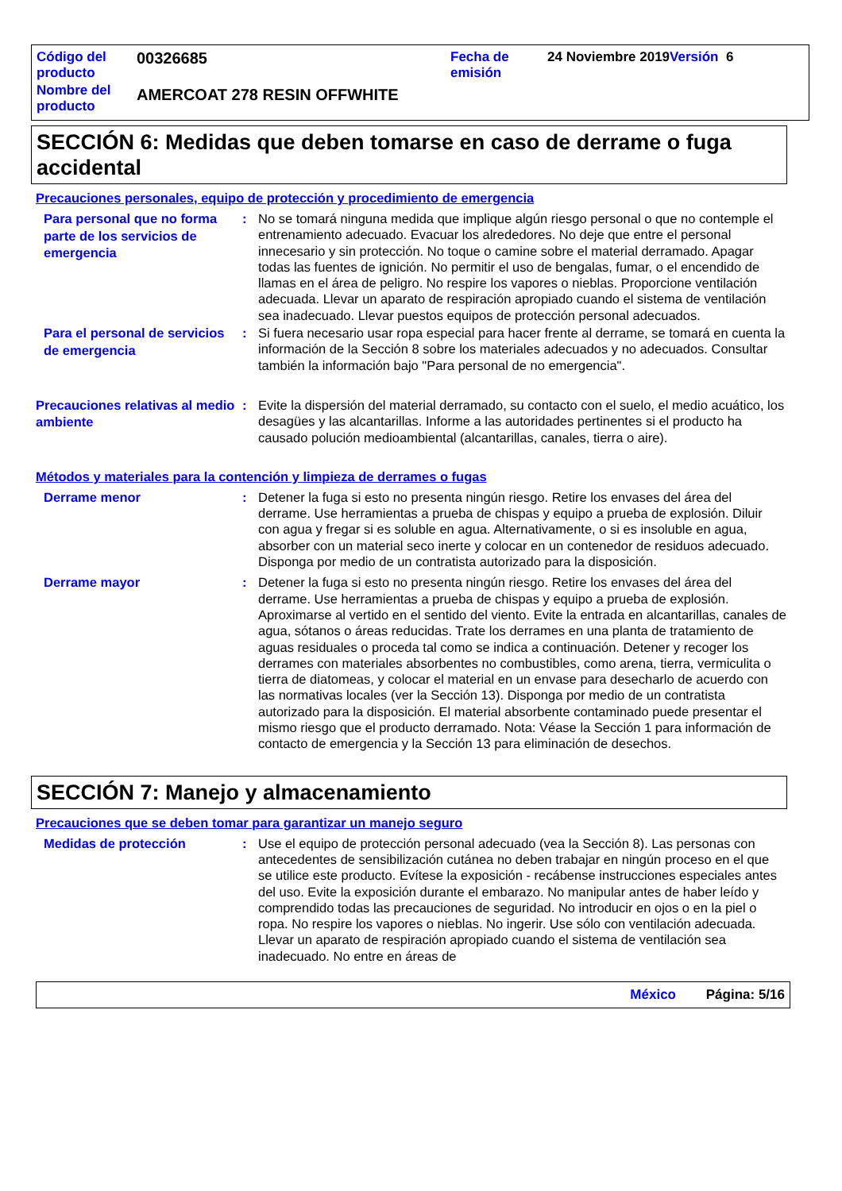| Código del producto | 00326685 | Fecha de emisión | 24 Noviembre 2019 Versión 6 |
| Nombre del producto | AMERCOAT 278 RESIN OFFWHITE | | |
SECCIÓN 6: Medidas que deben tomarse en caso de derrame o fuga accidental
Precauciones personales, equipo de protección y procedimiento de emergencia
Para personal que no forma parte de los servicios de emergencia
: No se tomará ninguna medida que implique algún riesgo personal o que no contemple el entrenamiento adecuado. Evacuar los alrededores. No deje que entre el personal innecesario y sin protección. No toque o camine sobre el material derramado. Apagar todas las fuentes de ignición. No permitir el uso de bengalas, fumar, o el encendido de llamas en el área de peligro. No respire los vapores o nieblas. Proporcione ventilación adecuada. Llevar un aparato de respiración apropiado cuando el sistema de ventilación sea inadecuado. Llevar puestos equipos de protección personal adecuados.
Para el personal de servicios de emergencia
: Si fuera necesario usar ropa especial para hacer frente al derrame, se tomará en cuenta la información de la Sección 8 sobre los materiales adecuados y no adecuados. Consultar también la información bajo "Para personal de no emergencia".
Precauciones relativas al medio ambiente
: Evite la dispersión del material derramado, su contacto con el suelo, el medio acuático, los desagües y las alcantarillas. Informe a las autoridades pertinentes si el producto ha causado polución medioambiental (alcantarillas, canales, tierra o aire).
Métodos y materiales para la contención y limpieza de derrames o fugas
Derrame menor
: Detener la fuga si esto no presenta ningún riesgo. Retire los envases del área del derrame. Use herramientas a prueba de chispas y equipo a prueba de explosión. Diluir con agua y fregar si es soluble en agua. Alternativamente, o si es insoluble en agua, absorber con un material seco inerte y colocar en un contenedor de residuos adecuado. Disponga por medio de un contratista autorizado para la disposición.
Derrame mayor
: Detener la fuga si esto no presenta ningún riesgo. Retire los envases del área del derrame. Use herramientas a prueba de chispas y equipo a prueba de explosión. Aproximarse al vertido en el sentido del viento. Evite la entrada en alcantarillas, canales de agua, sótanos o áreas reducidas. Trate los derrames en una planta de tratamiento de aguas residuales o proceda tal como se indica a continuación. Detener y recoger los derrames con materiales absorbentes no combustibles, como arena, tierra, vermiculita o tierra de diatomeas, y colocar el material en un envase para desecharlo de acuerdo con las normativas locales (ver la Sección 13). Disponga por medio de un contratista autorizado para la disposición. El material absorbente contaminado puede presentar el mismo riesgo que el producto derramado. Nota: Véase la Sección 1 para información de contacto de emergencia y la Sección 13 para eliminación de desechos.
SECCIÓN 7: Manejo y almacenamiento
Precauciones que se deben tomar para garantizar un manejo seguro
Medidas de protección
: Use el equipo de protección personal adecuado (vea la Sección 8). Las personas con antecedentes de sensibilización cutánea no deben trabajar en ningún proceso en el que se utilice este producto. Evítese la exposición - recábense instrucciones especiales antes del uso. Evite la exposición durante el embarazo. No manipular antes de haber leído y comprendido todas las precauciones de seguridad. No introducir en ojos o en la piel o ropa. No respire los vapores o nieblas. No ingerir. Use sólo con ventilación adecuada. Llevar un aparato de respiración apropiado cuando el sistema de ventilación sea inadecuado. No entre en áreas de
México Página: 5/16